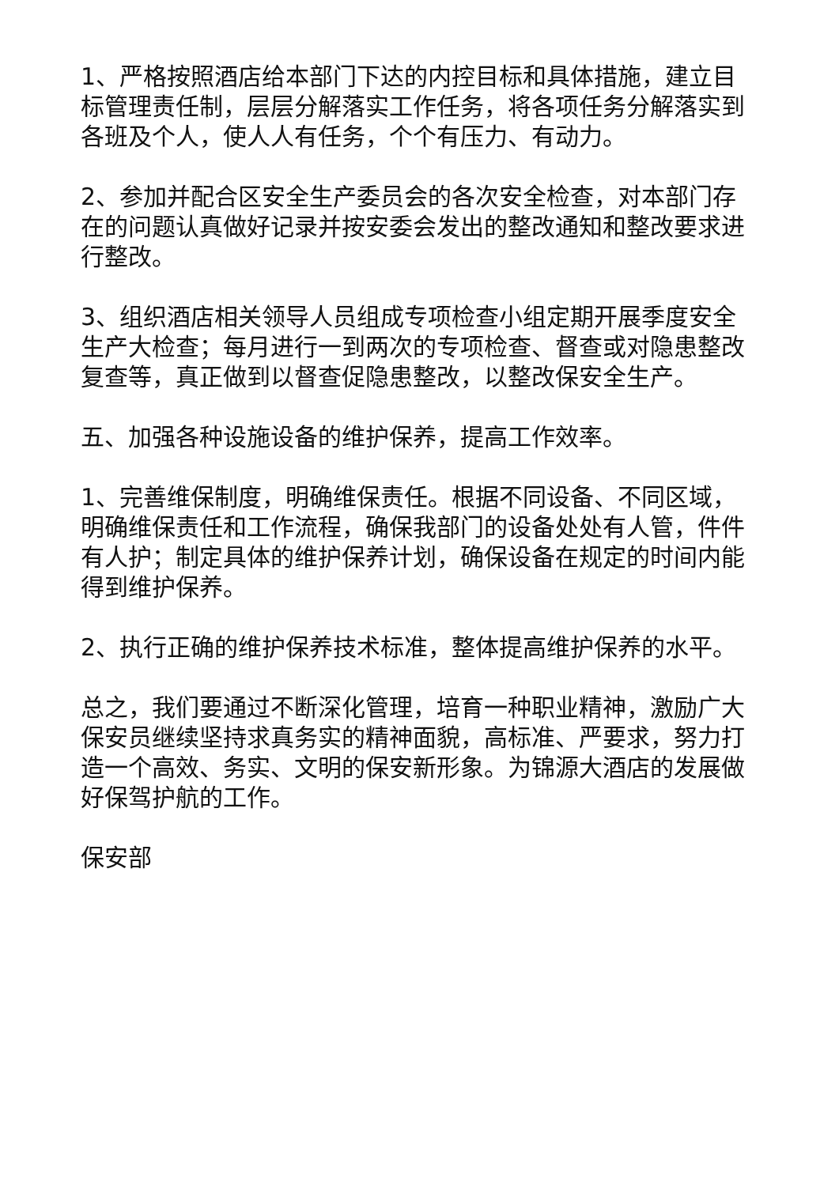1、严格按照酒店给本部门下达的内控目标和具体措施，建立目标管理责任制，层层分解落实工作任务，将各项任务分解落实到各班及个人，使人人有任务，个个有压力、有动力。
2、参加并配合区安全生产委员会的各次安全检查，对本部门存在的问题认真做好记录并按安委会发出的整改通知和整改要求进行整改。
3、组织酒店相关领导人员组成专项检查小组定期开展季度安全生产大检查；每月进行一到两次的专项检查、督查或对隐患整改复查等，真正做到以督查促隐患整改，以整改保安全生产。
五、加强各种设施设备的维护保养，提高工作效率。
1、完善维保制度，明确维保责任。根据不同设备、不同区域，明确维保责任和工作流程，确保我部门的设备处处有人管，件件有人护；制定具体的维护保养计划，确保设备在规定的时间内能得到维护保养。
2、执行正确的维护保养技术标准，整体提高维护保养的水平。
总之，我们要通过不断深化管理，培育一种职业精神，激励广大保安员继续坚持求真务实的精神面貌，高标准、严要求，努力打造一个高效、务实、文明的保安新形象。为锦源大酒店的发展做好保驾护航的工作。
保安部